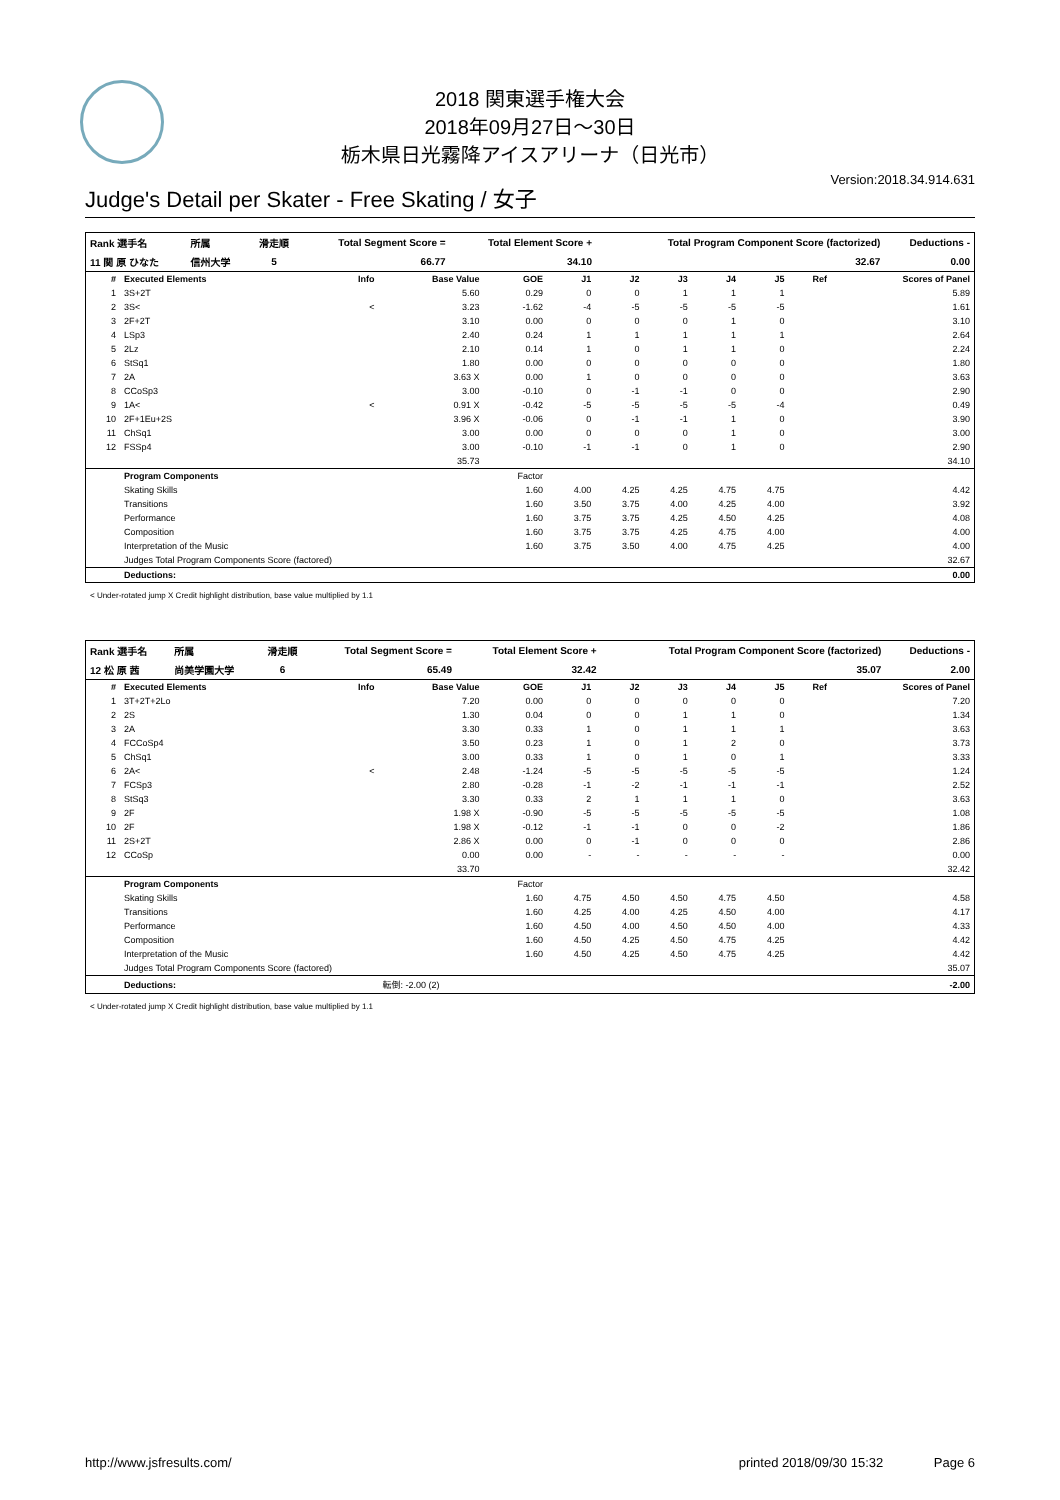2018 関東選手権大会
2018年09月27日～30日
栃木県日光霧降アイスアリーナ（日光市）
Version:2018.34.914.631
Judge's Detail per Skater - Free Skating / 女子
| Rank 選手名 | 所属 | 滑走順 | Total Segment Score = | Total Element Score + | Total Program Component Score (factorized) | Deductions - |
| 11 関 原 ひなた | 信州大学 | 5 | 66.77 | 34.10 | 32.67 | 0.00 |
| # | Executed Elements | Info | Base Value | GOE | J1 | J2 | J3 | J4 | J5 | Ref | Scores of Panel |
| --- | --- | --- | --- | --- | --- | --- | --- | --- | --- | --- | --- |
| 1 | 3S+2T | | 5.60 | 0.29 | 0 | 0 | 1 | 1 | 1 | | 5.89 |
| 2 | 3S< | < | 3.23 | -1.62 | -4 | -5 | -5 | -5 | -5 | | 1.61 |
| 3 | 2F+2T | | 3.10 | 0.00 | 0 | 0 | 0 | 1 | 0 | | 3.10 |
| 4 | LSp3 | | 2.40 | 0.24 | 1 | 1 | 1 | 1 | 1 | | 2.64 |
| 5 | 2Lz | | 2.10 | 0.14 | 1 | 0 | 1 | 1 | 0 | | 2.24 |
| 6 | StSq1 | | 1.80 | 0.00 | 0 | 0 | 0 | 0 | 0 | | 1.80 |
| 7 | 2A | | 3.63 X | 0.00 | 1 | 0 | 0 | 0 | 0 | | 3.63 |
| 8 | CCoSp3 | | 3.00 | -0.10 | 0 | -1 | -1 | 0 | 0 | | 2.90 |
| 9 | 1A< | < | 0.91 X | -0.42 | -5 | -5 | -5 | -5 | -4 | | 0.49 |
| 10 | 2F+1Eu+2S | | 3.96 X | -0.06 | 0 | -1 | -1 | 1 | 0 | | 3.90 |
| 11 | ChSq1 | | 3.00 | 0.00 | 0 | 0 | 0 | 1 | 0 | | 3.00 |
| 12 | FSSp4 | | 3.00 | -0.10 | -1 | -1 | 0 | 1 | 0 | | 2.90 |
| | | | 35.73 | | | | | | | | 34.10 |
| | Program Components | | | Factor | | | | | | | |
| | Skating Skills | | | 1.60 | 4.00 | 4.25 | 4.25 | 4.75 | 4.75 | | 4.42 |
| | Transitions | | | 1.60 | 3.50 | 3.75 | 4.00 | 4.25 | 4.00 | | 3.92 |
| | Performance | | | 1.60 | 3.75 | 3.75 | 4.25 | 4.50 | 4.25 | | 4.08 |
| | Composition | | | 1.60 | 3.75 | 3.75 | 4.25 | 4.75 | 4.00 | | 4.00 |
| | Interpretation of the Music | | | 1.60 | 3.75 | 3.50 | 4.00 | 4.75 | 4.25 | | 4.00 |
| | Judges Total Program Components Score (factored) | | | | | | | | | | 32.67 |
| | Deductions: | | | | | | | | | | 0.00 |
< Under-rotated jump X Credit highlight distribution, base value multiplied by 1.1
| Rank 選手名 | 所属 | 滑走順 | Total Segment Score = | Total Element Score + | Total Program Component Score (factorized) | Deductions - |
| 12 松 原 茜 | 尚美学園大学 | 6 | 65.49 | 32.42 | 35.07 | 2.00 |
| # | Executed Elements | Info | Base Value | GOE | J1 | J2 | J3 | J4 | J5 | Ref | Scores of Panel |
| --- | --- | --- | --- | --- | --- | --- | --- | --- | --- | --- | --- |
| 1 | 3T+2T+2Lo | | 7.20 | 0.00 | 0 | 0 | 0 | 0 | 0 | | 7.20 |
| 2 | 2S | | 1.30 | 0.04 | 0 | 0 | 1 | 1 | 0 | | 1.34 |
| 3 | 2A | | 3.30 | 0.33 | 1 | 0 | 1 | 1 | 1 | | 3.63 |
| 4 | FCCoSp4 | | 3.50 | 0.23 | 1 | 0 | 1 | 2 | 0 | | 3.73 |
| 5 | ChSq1 | | 3.00 | 0.33 | 1 | 0 | 1 | 0 | 1 | | 3.33 |
| 6 | 2A< | < | 2.48 | -1.24 | -5 | -5 | -5 | -5 | -5 | | 1.24 |
| 7 | FCSp3 | | 2.80 | -0.28 | -1 | -2 | -1 | -1 | -1 | | 2.52 |
| 8 | StSq3 | | 3.30 | 0.33 | 2 | 1 | 1 | 1 | 0 | | 3.63 |
| 9 | 2F | | 1.98 X | -0.90 | -5 | -5 | -5 | -5 | -5 | | 1.08 |
| 10 | 2F | | 1.98 X | -0.12 | -1 | -1 | 0 | 0 | -2 | | 1.86 |
| 11 | 2S+2T | | 2.86 X | 0.00 | 0 | -1 | 0 | 0 | 0 | | 2.86 |
| 12 | CCoSp | | 0.00 | 0.00 | - | - | - | - | - | | 0.00 |
| | | | 33.70 | | | | | | | | 32.42 |
| | Program Components | | | Factor | | | | | | | |
| | Skating Skills | | | 1.60 | 4.75 | 4.50 | 4.50 | 4.75 | 4.50 | | 4.58 |
| | Transitions | | | 1.60 | 4.25 | 4.00 | 4.25 | 4.50 | 4.00 | | 4.17 |
| | Performance | | | 1.60 | 4.50 | 4.00 | 4.50 | 4.50 | 4.00 | | 4.33 |
| | Composition | | | 1.60 | 4.50 | 4.25 | 4.50 | 4.75 | 4.25 | | 4.42 |
| | Interpretation of the Music | | | 1.60 | 4.50 | 4.25 | 4.50 | 4.75 | 4.25 | | 4.42 |
| | Judges Total Program Components Score (factored) | | | | | | | | | | 35.07 |
| | Deductions: | | 転倒: -2.00 (2) | | | | | | | | -2.00 |
< Under-rotated jump X Credit highlight distribution, base value multiplied by 1.1
http://www.jsfresults.com/ printed 2018/09/30 15:32 Page 6